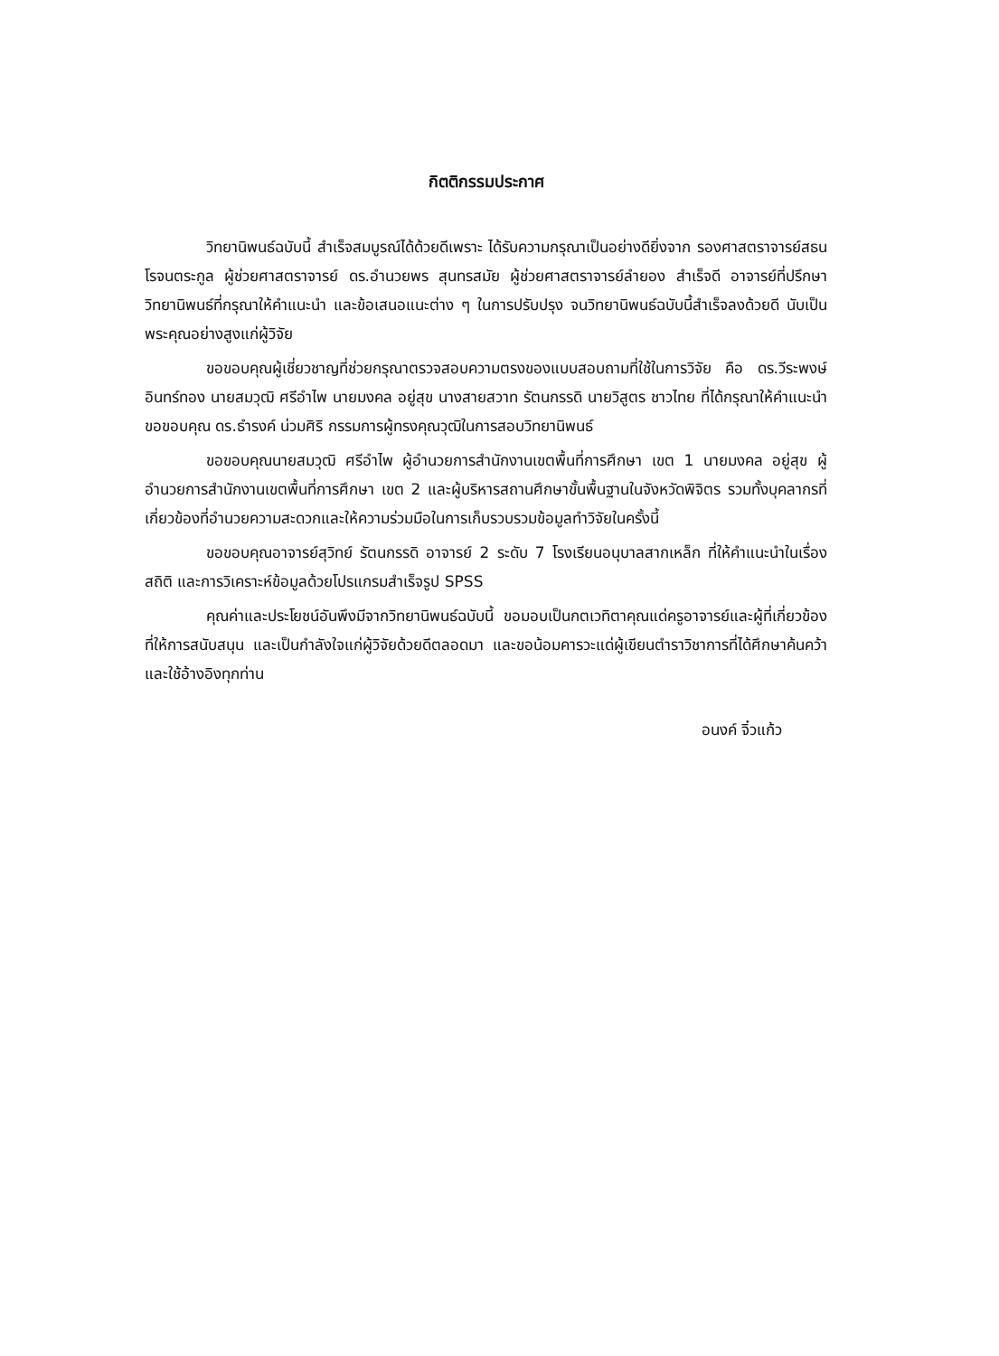กิตติกรรมประกาศ
วิทยานิพนธ์ฉบับนี้ สำเร็จสมบูรณ์ได้ด้วยดีเพราะ ได้รับความกรุณาเป็นอย่างดียิ่งจาก รองศาสตราจารย์สธน โรจนตระกูล ผู้ช่วยศาสตราจารย์ ดร.อำนวยพร สุนทรสมัย ผู้ช่วยศาสตราจารย์ลำยอง สำเร็จดี อาจารย์ที่ปรึกษาวิทยานิพนธ์ที่กรุณาให้คำแนะนำ และข้อเสนอแนะต่าง ๆ ในการปรับปรุง จนวิทยานิพนธ์ฉบับนี้สำเร็จลงด้วยดี นับเป็นพระคุณอย่างสูงแก่ผู้วิจัย
ขอขอบคุณผู้เชี่ยวชาญที่ช่วยกรุณาตรวจสอบความตรงของแบบสอบถามที่ใช้ในการวิจัย คือ ดร.วีระพงษ์ อินทร์ทอง นายสมวุฒิ ศรีอำไพ นายมงคล อยู่สุข นางสายสวาท รัตนกรรดิ นายวิสูตร ชาวไทย ที่ได้กรุณาให้คำแนะนำ ขอขอบคุณ ดร.ธำรงค์ น่วมศิริ กรรมการผู้ทรงคุณวุฒิในการสอบวิทยานิพนธ์
ขอขอบคุณนายสมวุฒิ ศรีอำไพ ผู้อำนวยการสำนักงานเขตพื้นที่การศึกษา เขต 1 นายมงคล อยู่สุข ผู้อำนวยการสำนักงานเขตพื้นที่การศึกษา เขต 2 และผู้บริหารสถานศึกษาขั้นพื้นฐานในจังหวัดพิจิตร รวมทั้งบุคลากรที่เกี่ยวข้องที่อำนวยความสะดวกและให้ความร่วมมือในการเก็บรวบรวมข้อมูลทำวิจัยในครั้งนี้
ขอขอบคุณอาจารย์สุวิทย์ รัตนกรรดิ อาจารย์ 2 ระดับ 7 โรงเรียนอนุบาลสากเหล็ก ที่ให้คำแนะนำในเรื่องสถิติ และการวิเคราะห์ข้อมูลด้วยโปรแกรมสำเร็จรูป SPSS
คุณค่าและประโยชน์อันพึงมีจากวิทยานิพนธ์ฉบับนี้ ขอมอบเป็นกตเวทิตาคุณแด่ครูอาจารย์และผู้ที่เกี่ยวข้องที่ให้การสนับสนุน และเป็นกำลังใจแก่ผู้วิจัยด้วยดีตลอดมา และขอน้อมคารวะแด่ผู้เขียนตำราวิชาการที่ได้ศึกษาค้นคว้า และใช้อ้างอิงทุกท่าน
อนงค์ จิ๋วแก้ว